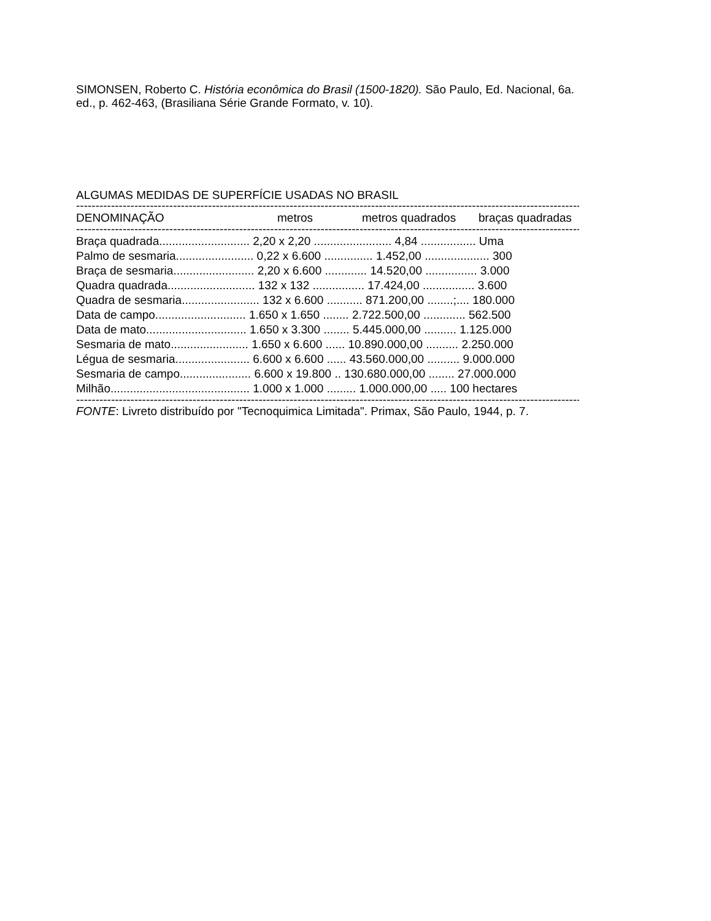SIMONSEN, Roberto C. História econômica do Brasil (1500-1820). São Paulo, Ed. Nacional, 6a. ed., p. 462-463, (Brasiliana Série Grande Formato, v. 10).
ALGUMAS MEDIDAS DE SUPERFÍCIE USADAS NO BRASIL
------------------------------------------------------------------------------------------------------------------------------------------------------
| DENOMINAÇÃO | metros | metros quadrados | braças quadradas |
| --- | --- | --- | --- |
------------------------------------------------------------------------------------------------------------------------------------------------------
| Braça quadrada............................ 2,20 x 2,20 ........................ 4,84 ................. Uma |
| Palmo de sesmaria........................ 0,22 x 6.600 ............... 1.452,00 .................... 300 |
| Braça de sesmaria......................... 2,20 x 6.600 ............. 14.520,00 ................ 3.000 |
| Quadra quadrada........................... 132 x 132 ................ 17.424,00 ................ 3.600 |
| Quadra de sesmaria........................ 132 x 6.600 ........... 871.200,00 ........;.... 180.000 |
| Data de campo............................ 1.650 x 1.650 ........ 2.722.500,00 ............. 562.500 |
| Data de mato............................... 1.650 x 3.300 ........ 5.445.000,00 .......... 1.125.000 |
| Sesmaria de mato........................ 1.650 x 6.600 ...... 10.890.000,00 .......... 2.250.000 |
| Légua de sesmaria....................... 6.600 x 6.600 ...... 43.560.000,00 .......... 9.000.000 |
| Sesmaria de campo...................... 6.600 x 19.800 .. 130.680.000,00 ........ 27.000.000 |
| Milhão........................................... 1.000 x 1.000 ......... 1.000.000,00 ..... 100 hectares |
------------------------------------------------------------------------------------------------------------------------------------------------------
FONTE: Livreto distribuído por "Tecnoquimica Limitada". Primax, São Paulo, 1944, p. 7.